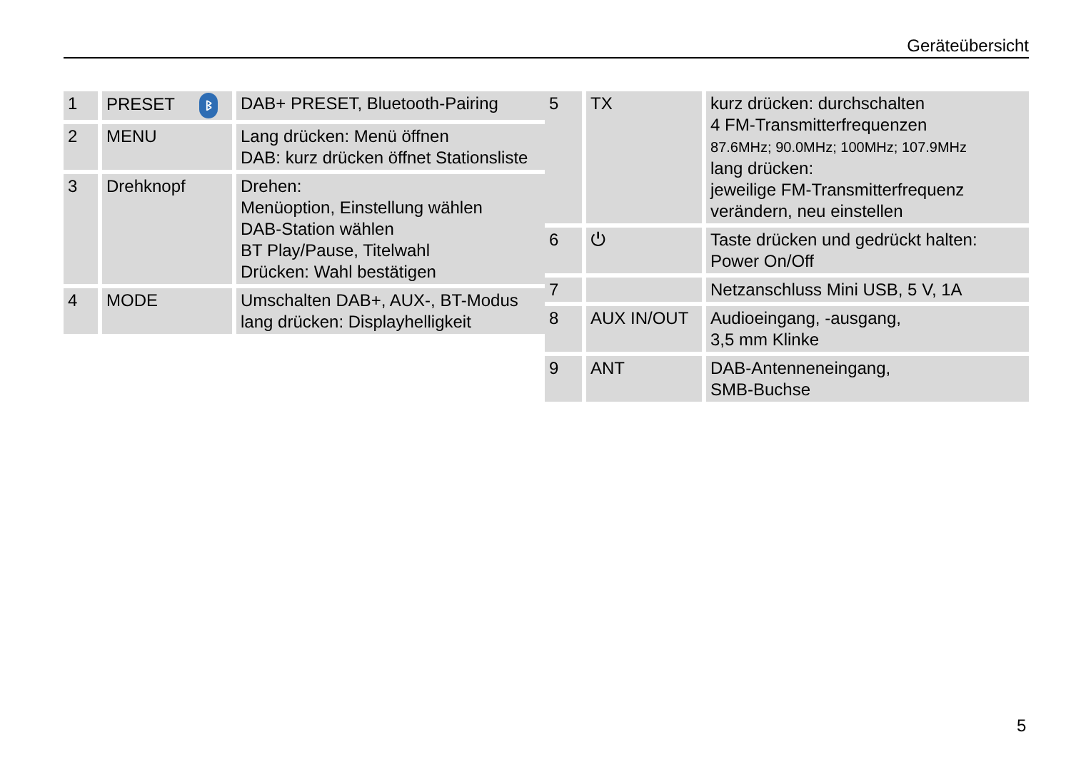Geräteübersicht
| 1 | PRESET ᛒ | DAB+ PRESET, Bluetooth-Pairing |
| 2 | MENU | Lang drücken: Menü öffnen DAB: kurz drücken öffnet Stationsliste |
| 3 | Drehknopf | Drehen: Menüoption, Einstellung wählen DAB-Station wählen BT Play/Pause, Titelwahl Drücken: Wahl bestätigen |
| 4 | MODE | Umschalten DAB+, AUX-, BT-Modus lang drücken: Displayhelligkeit |
| 5 | TX | kurz drücken: durchschalten 4 FM-Transmitterfrequenzen 87.6MHz; 90.0MHz; 100MHz; 107.9MHz lang drücken: jeweilige FM-Transmitterfrequenz verändern, neu einstellen |
| 6 | ⏻ | Taste drücken und gedrückt halten: Power On/Off |
| 7 | | Netzanschluss Mini USB, 5 V, 1A |
| 8 | AUX IN/OUT | Audioeingang, -ausgang, 3,5 mm Klinke |
| 9 | ANT | DAB-Antenneneingang, SMB-Buchse |
5